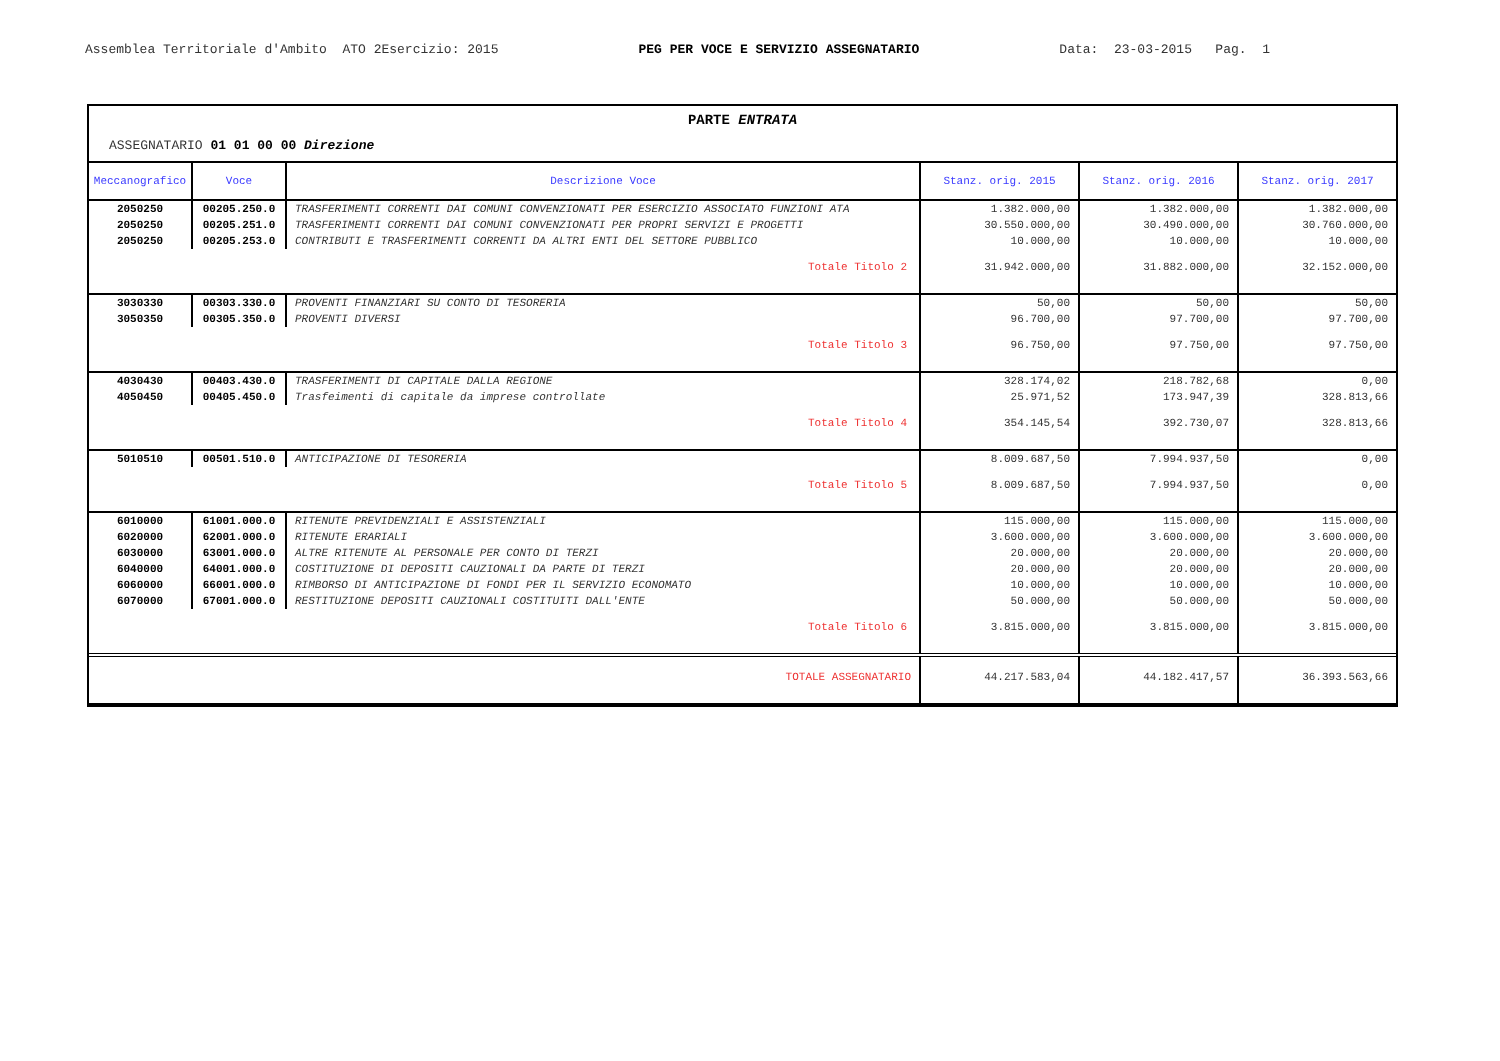Assemblea Territoriale d'Ambito ATO 2Esercizio: 2015
PEG PER VOCE E SERVIZIO ASSEGNATARIO
Data: 23-03-2015 Pag. 1
PARTE ENTRATA
ASSEGNATARIO 01 01 00 00 Direzione
| Meccanografico | Voce | Descrizione Voce | Stanz. orig. 2015 | Stanz. orig. 2016 | Stanz. orig. 2017 |
| --- | --- | --- | --- | --- | --- |
| 2050250 | 00205.250.0 | TRASFERIMENTI CORRENTI DAI COMUNI CONVENZIONATI PER ESERCIZIO ASSOCIATO FUNZIONI ATA | 1.382.000,00 | 1.382.000,00 | 1.382.000,00 |
| 2050250 | 00205.251.0 | TRASFERIMENTI CORRENTI DAI COMUNI CONVENZIONATI PER PROPRI SERVIZI E PROGETTI | 30.550.000,00 | 30.490.000,00 | 30.760.000,00 |
| 2050250 | 00205.253.0 | CONTRIBUTI E TRASFERIMENTI CORRENTI DA ALTRI ENTI DEL SETTORE PUBBLICO | 10.000,00 | 10.000,00 | 10.000,00 |
| Totale Titolo 2 | | | 31.942.000,00 | 31.882.000,00 | 32.152.000,00 |
| 3030330 | 00303.330.0 | PROVENTI FINANZIARI SU CONTO DI TESORERIA | 50,00 | 50,00 | 50,00 |
| 3050350 | 00305.350.0 | PROVENTI DIVERSI | 96.700,00 | 97.700,00 | 97.700,00 |
| Totale Titolo 3 | | | 96.750,00 | 97.750,00 | 97.750,00 |
| 4030430 | 00403.430.0 | TRASFERIMENTI DI CAPITALE DALLA REGIONE | 328.174,02 | 218.782,68 | 0,00 |
| 4050450 | 00405.450.0 | Trasfeimenti di capitale da imprese controllate | 25.971,52 | 173.947,39 | 328.813,66 |
| Totale Titolo 4 | | | 354.145,54 | 392.730,07 | 328.813,66 |
| 5010510 | 00501.510.0 | ANTICIPAZIONE DI TESORERIA | 8.009.687,50 | 7.994.937,50 | 0,00 |
| Totale Titolo 5 | | | 8.009.687,50 | 7.994.937,50 | 0,00 |
| 6010000 | 61001.000.0 | RITENUTE PREVIDENZIALI E ASSISTENZIALI | 115.000,00 | 115.000,00 | 115.000,00 |
| 6020000 | 62001.000.0 | RITENUTE ERARIALI | 3.600.000,00 | 3.600.000,00 | 3.600.000,00 |
| 6030000 | 63001.000.0 | ALTRE RITENUTE AL PERSONALE PER CONTO DI TERZI | 20.000,00 | 20.000,00 | 20.000,00 |
| 6040000 | 64001.000.0 | COSTITUZIONE DI DEPOSITI CAUZIONALI DA PARTE DI TERZI | 20.000,00 | 20.000,00 | 20.000,00 |
| 6060000 | 66001.000.0 | RIMBORSO DI ANTICIPAZIONE DI FONDI PER IL SERVIZIO ECONOMATO | 10.000,00 | 10.000,00 | 10.000,00 |
| 6070000 | 67001.000.0 | RESTITUZIONE DEPOSITI CAUZIONALI COSTITUITI DALL'ENTE | 50.000,00 | 50.000,00 | 50.000,00 |
| Totale Titolo 6 | | | 3.815.000,00 | 3.815.000,00 | 3.815.000,00 |
| TOTALE ASSEGNATARIO | | | 44.217.583,04 | 44.182.417,57 | 36.393.563,66 |